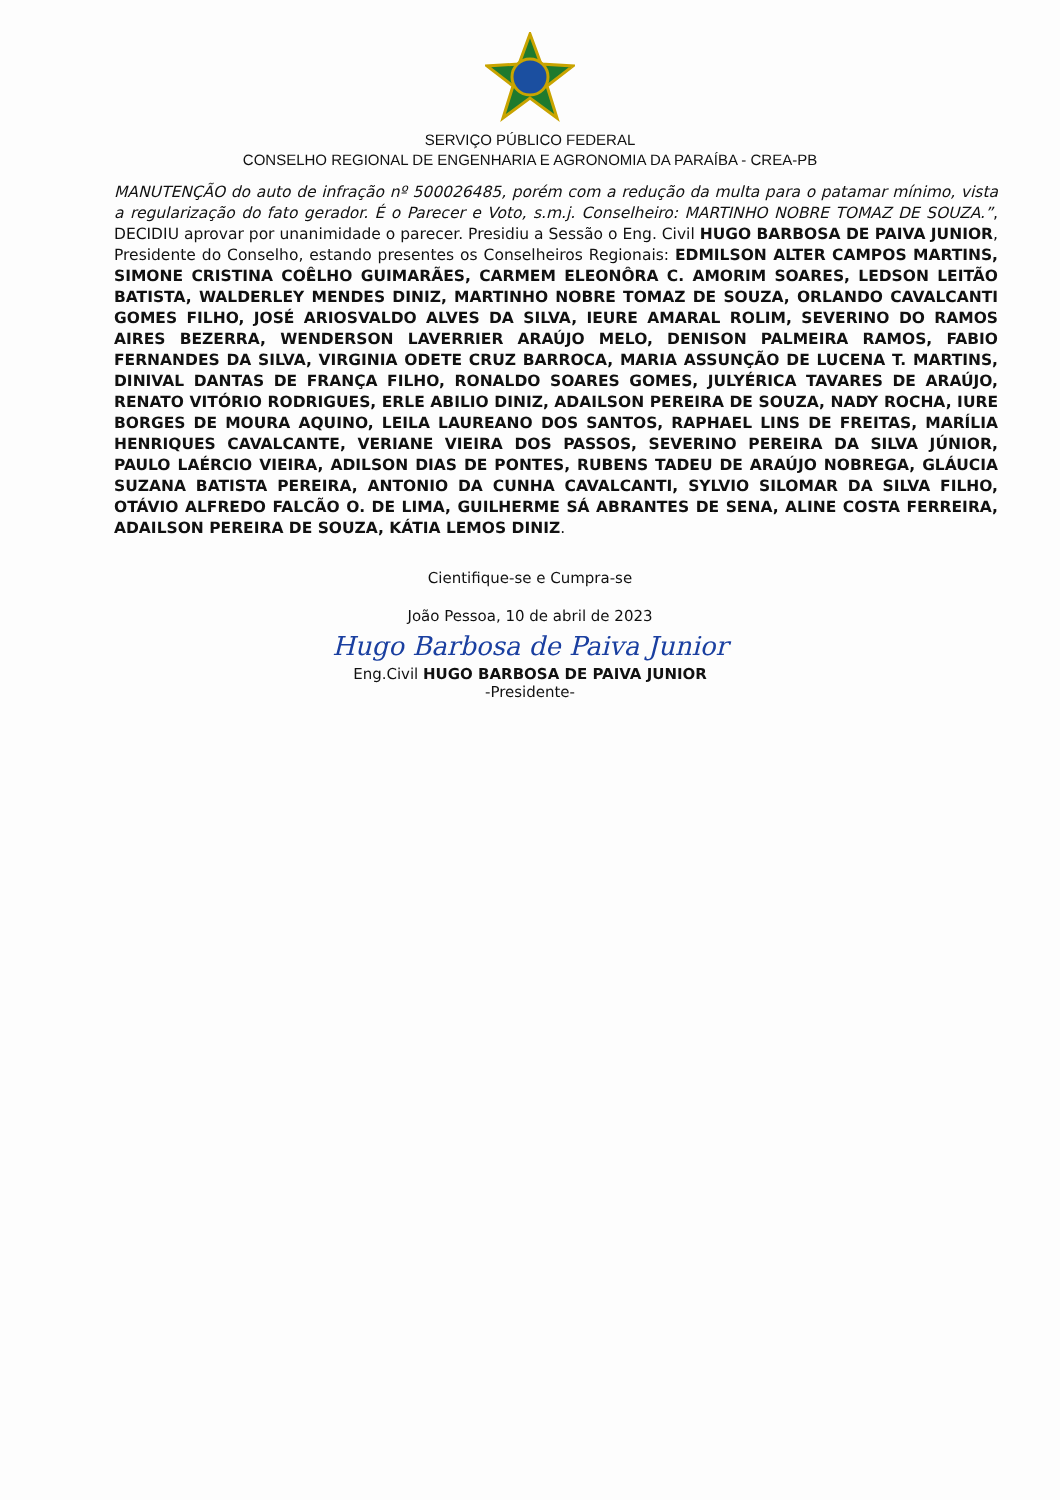SERVIÇO PÚBLICO FEDERAL
CONSELHO REGIONAL DE ENGENHARIA E AGRONOMIA DA PARAÍBA - CREA-PB
MANUTENÇÃO do auto de infração nº 500026485, porém com a redução da multa para o patamar mínimo, vista a regularização do fato gerador. É o Parecer e Voto, s.m.j. Conselheiro: MARTINHO NOBRE TOMAZ DE SOUZA.”, DECIDIU aprovar por unanimidade o parecer. Presidiu a Sessão o Eng. Civil HUGO BARBOSA DE PAIVA JUNIOR, Presidente do Conselho, estando presentes os Conselheiros Regionais: EDMILSON ALTER CAMPOS MARTINS, SIMONE CRISTINA COÊLHO GUIMARÃES, CARMEM ELEONÔRA C. AMORIM SOARES, LEDSON LEITÃO BATISTA, WALDERLEY MENDES DINIZ, MARTINHO NOBRE TOMAZ DE SOUZA, ORLANDO CAVALCANTI GOMES FILHO, JOSÉ ARIOSVALDO ALVES DA SILVA, IEURE AMARAL ROLIM, SEVERINO DO RAMOS AIRES BEZERRA, WENDERSON LAVERRIER ARAÚJO MELO, DENISON PALMEIRA RAMOS, FABIO FERNANDES DA SILVA, VIRGINIA ODETE CRUZ BARROCA, MARIA ASSUNÇÃO DE LUCENA T. MARTINS, DINIVAL DANTAS DE FRANÇA FILHO, RONALDO SOARES GOMES, JULYÉRICA TAVARES DE ARAÚJO, RENATO VITÓRIO RODRIGUES, ERLE ABILIO DINIZ, ADAILSON PEREIRA DE SOUZA, NADY ROCHA, IURE BORGES DE MOURA AQUINO, LEILA LAUREANO DOS SANTOS, RAPHAEL LINS DE FREITAS, MARÍLIA HENRIQUES CAVALCANTE, VERIANE VIEIRA DOS PASSOS, SEVERINO PEREIRA DA SILVA JÚNIOR, PAULO LAÉRCIO VIEIRA, ADILSON DIAS DE PONTES, RUBENS TADEU DE ARAÚJO NOBREGA, GLÁUCIA SUZANA BATISTA PEREIRA, ANTONIO DA CUNHA CAVALCANTI, SYLVIO SILOMAR DA SILVA FILHO, OTÁVIO ALFREDO FALCÃO O. DE LIMA, GUILHERME SÁ ABRANTES DE SENA, ALINE COSTA FERREIRA, ADAILSON PEREIRA DE SOUZA, KÁTIA LEMOS DINIZ.
Cientifique-se e Cumpra-se
João Pessoa, 10 de abril de 2023
Hugo Barbosa de Paiva Junior
Eng.Civil HUGO BARBOSA DE PAIVA JUNIOR
-Presidente-